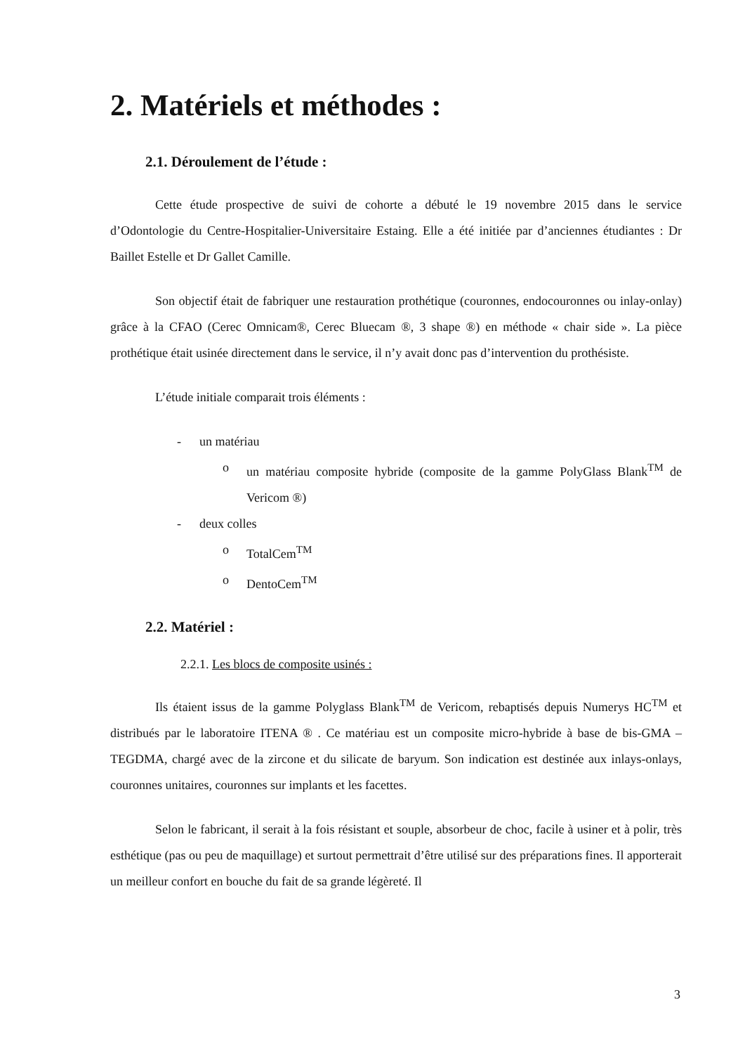2. Matériels et méthodes :
2.1. Déroulement de l’étude :
Cette étude prospective de suivi de cohorte a débuté le 19 novembre 2015 dans le service d’Odontologie du Centre-Hospitalier-Universitaire Estaing. Elle a été initiée par d’anciennes étudiantes : Dr Baillet Estelle et Dr Gallet Camille.
Son objectif était de fabriquer une restauration prothétique (couronnes, endocouronnes ou inlay-onlay) grâce à la CFAO (Cerec Omnicam®, Cerec Bluecam ®, 3 shape ®) en méthode « chair side ». La pièce prothétique était usinée directement dans le service, il n’y avait donc pas d’intervention du prothésiste.
L’étude initiale comparait trois éléments :
- un matériau
o un matériau composite hybride (composite de la gamme PolyGlass Blank<sup>TM</sup> de Vericom ®)
- deux colles
o TotalCem<sup>TM</sup>
o DentoCem<sup>TM</sup>
2.2. Matériel :
2.2.1. Les blocs de composite usinés :
Ils étaient issus de la gamme Polyglass Blank<sup>TM</sup> de Vericom, rebaptisés depuis Numerys HC<sup>TM</sup> et distribués par le laboratoire ITENA ® . Ce matériau est un composite micro-hybride à base de bis-GMA – TEGDMA, chargé avec de la zircone et du silicate de baryum. Son indication est destinée aux inlays-onlays, couronnes unitaires, couronnes sur implants et les facettes.
Selon le fabricant, il serait à la fois résistant et souple, absorbeur de choc, facile à usiner et à polir, très esthétique (pas ou peu de maquillage) et surtout permettrait d’être utilisé sur des préparations fines. Il apporterait un meilleur confort en bouche du fait de sa grande légèreté. Il
3